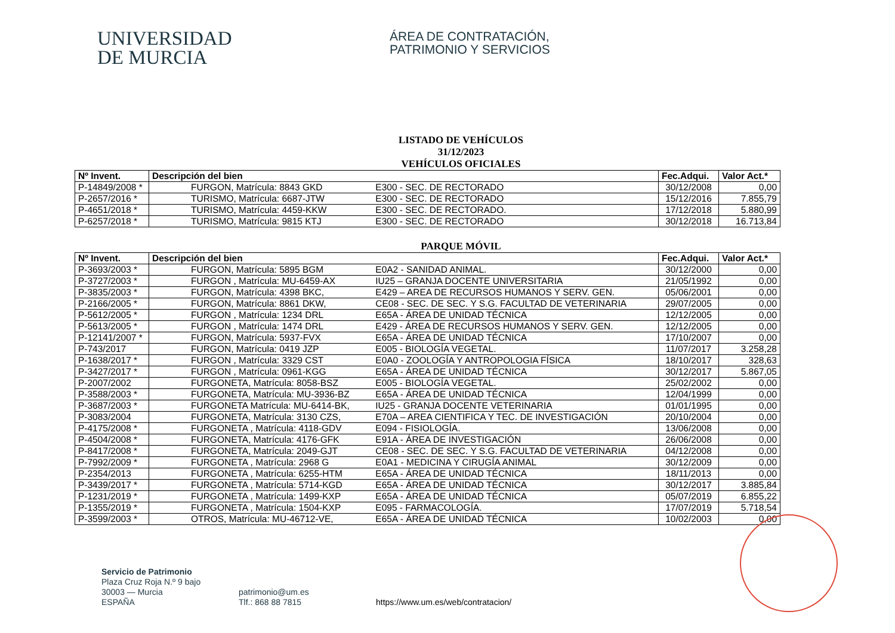UNIVERSIDAD
DE MURCIA
ÁREA DE CONTRATACIÓN,
PATRIMONIO Y SERVICIOS
LISTADO DE VEHÍCULOS
31/12/2023
VEHÍCULOS OFICIALES
| Nº Invent. | Descripción del bien | Fec.Adqui. | Valor Act.* |
| --- | --- | --- | --- |
| P-14849/2008 * | FURGON, Matrícula: 8843 GKD E300 - SEC. DE RECTORADO | 30/12/2008 | 0,00 |
| P-2657/2016 * | TURISMO, Matrícula: 6687-JTW E300 - SEC. DE RECTORADO | 15/12/2016 | 7.855,79 |
| P-4651/2018 * | TURISMO, Matrícula: 4459-KKW E300 - SEC. DE RECTORADO. | 17/12/2018 | 5.880,99 |
| P-6257/2018 * | TURISMO, Matrícula: 9815 KTJ E300 - SEC. DE RECTORADO | 30/12/2018 | 16.713,84 |
PARQUE MÓVIL
| Nº Invent. | Descripción del bien | Fec.Adqui. | Valor Act.* |
| --- | --- | --- | --- |
| P-3693/2003 * | FURGON, Matrícula: 5895 BGM E0A2 - SANIDAD ANIMAL. | 30/12/2000 | 0,00 |
| P-3727/2003 * | FURGON , Matrícula: MU-6459-AX IU25 – GRANJA DOCENTE UNIVERSITARIA | 21/05/1992 | 0,00 |
| P-3835/2003 * | FURGON, Matrícula: 4398 BKC, E429 – AREA DE RECURSOS HUMANOS Y SERV. GEN. | 05/06/2001 | 0,00 |
| P-2166/2005 * | FURGON, Matrícula: 8861 DKW, CE08 - SEC. DE SEC. Y S.G. FACULTAD DE VETERINARIA | 29/07/2005 | 0,00 |
| P-5612/2005 * | FURGON , Matrícula: 1234 DRL E65A - ÁREA DE UNIDAD TÉCNICA | 12/12/2005 | 0,00 |
| P-5613/2005 * | FURGON , Matrícula: 1474 DRL E429 - ÁREA DE RECURSOS HUMANOS Y SERV. GEN. | 12/12/2005 | 0,00 |
| P-12141/2007 * | FURGON, Matrícula: 5937-FVX E65A - ÁREA DE UNIDAD TÉCNICA | 17/10/2007 | 0,00 |
| P-743/2017 | FURGON, Matrícula: 0419 JZP E005 - BIOLOGÍA VEGETAL. | 11/07/2017 | 3.258,28 |
| P-1638/2017 * | FURGON , Matrícula: 3329 CST E0A0 - ZOOLOGÍA Y ANTROPOLOGIA FÍSICA | 18/10/2017 | 328,63 |
| P-3427/2017 * | FURGON , Matrícula: 0961-KGG E65A - ÁREA DE UNIDAD TÉCNICA | 30/12/2017 | 5.867,05 |
| P-2007/2002 | FURGONETA, Matrícula: 8058-BSZ E005 - BIOLOGÍA VEGETAL. | 25/02/2002 | 0,00 |
| P-3588/2003 * | FURGONETA, Matrícula: MU-3936-BZ E65A - ÁREA DE UNIDAD TÉCNICA | 12/04/1999 | 0,00 |
| P-3687/2003 * | FURGONETA Matrícula: MU-6414-BK, IU25 - GRANJA DOCENTE VETERINARIA | 01/01/1995 | 0,00 |
| P-3083/2004 | FURGONETA, Matrícula: 3130 CZS, E70A – AREA CIENTIFICA Y TEC. DE INVESTIGACIÓN | 20/10/2004 | 0,00 |
| P-4175/2008 * | FURGONETA , Matrícula: 4118-GDV E094 - FISIOLOGÍA. | 13/06/2008 | 0,00 |
| P-4504/2008 * | FURGONETA, Matrícula: 4176-GFK E91A - ÁREA DE INVESTIGACIÓN | 26/06/2008 | 0,00 |
| P-8417/2008 * | FURGONETA, Matrícula: 2049-GJT CE08 - SEC. DE SEC. Y S.G. FACULTAD DE VETERINARIA | 04/12/2008 | 0,00 |
| P-7992/2009 * | FURGONETA , Matrícula: 2968 G E0A1 - MEDICINA Y CIRUGÍA ANIMAL | 30/12/2009 | 0,00 |
| P-2354/2013 | FURGONETA , Matrícula: 6255-HTM E65A - ÁREA DE UNIDAD TÉCNICA | 18/11/2013 | 0,00 |
| P-3439/2017 * | FURGONETA , Matrícula: 5714-KGD E65A - ÁREA DE UNIDAD TÉCNICA | 30/12/2017 | 3.885,84 |
| P-1231/2019 * | FURGONETA , Matrícula: 1499-KXP E65A - ÁREA DE UNIDAD TÉCNICA | 05/07/2019 | 6.855,22 |
| P-1355/2019 * | FURGONETA , Matrícula: 1504-KXP E095 - FARMACOLOGÍA. | 17/07/2019 | 5.718,54 |
| P-3599/2003 * | OTROS, Matrícula: MU-46712-VE, E65A - ÁREA DE UNIDAD TÉCNICA | 10/02/2003 | 0,00 |
Servicio de Patrimonio
Plaza Cruz Roja N.º 9 bajo
30003 — Murcia
ESPAÑA
patrimonio@um.es
Tlf.: 868 88 7815
https://www.um.es/web/contratacion/